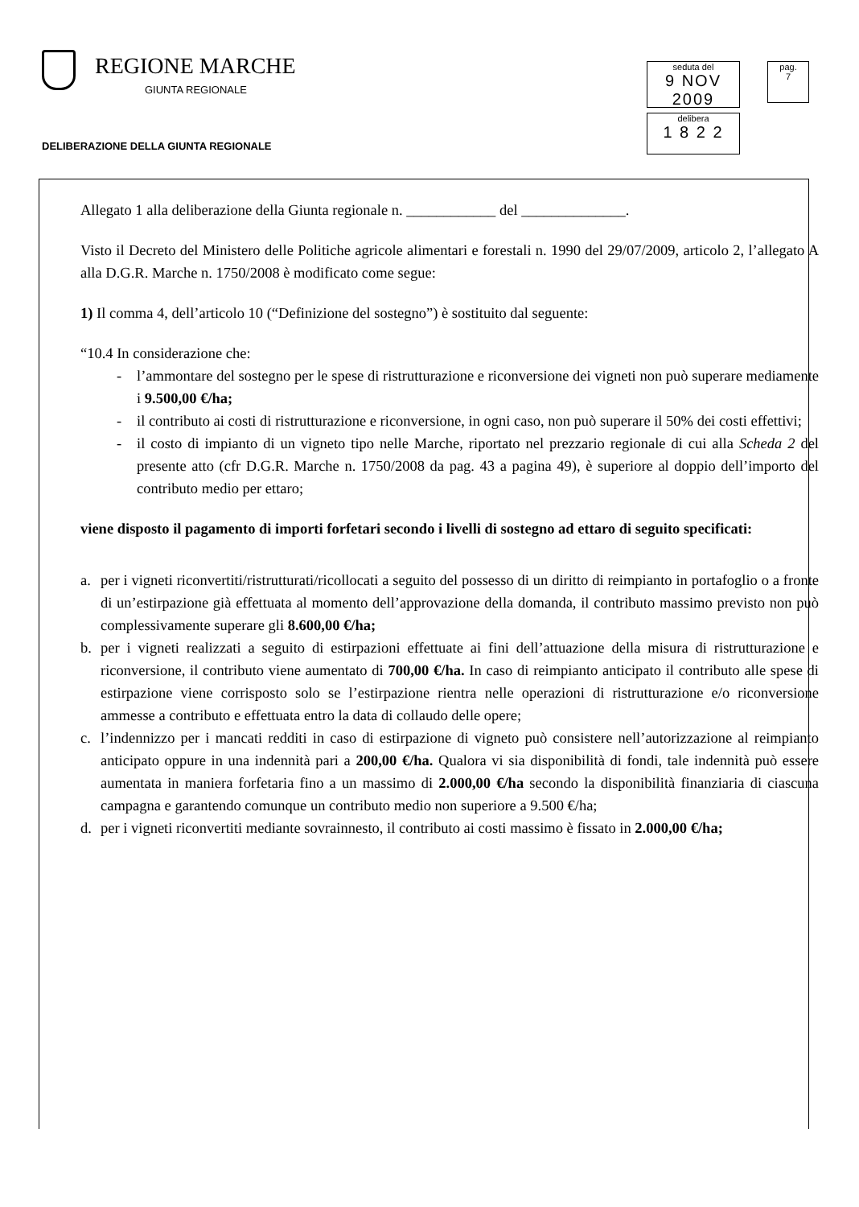REGIONE MARCHE
GIUNTA REGIONALE
DELIBERAZIONE DELLA GIUNTA REGIONALE
seduta del
9 NOV 2009
pag.
7
delibera
1 8 2 2
Allegato 1 alla deliberazione della Giunta regionale n. ____________ del ______________.
Visto il Decreto del Ministero delle Politiche agricole alimentari e forestali n. 1990 del 29/07/2009, articolo 2, l’allegato A alla D.G.R. Marche n. 1750/2008 è modificato come segue:
1) Il comma 4, dell’articolo 10 (“Definizione del sostegno”) è sostituito dal seguente:
“10.4 In considerazione che:
- l’ammontare del sostegno per le spese di ristrutturazione e riconversione dei vigneti non può superare mediamente i 9.500,00 €/ha;
- il contributo ai costi di ristrutturazione e riconversione, in ogni caso, non può superare il 50% dei costi effettivi;
- il costo di impianto di un vigneto tipo nelle Marche, riportato nel prezzario regionale di cui alla Scheda 2 del presente atto (cfr D.G.R. Marche n. 1750/2008 da pag. 43 a pagina 49), è superiore al doppio dell’importo del contributo medio per ettaro;
viene disposto il pagamento di importi forfetari secondo i livelli di sostegno ad ettaro di seguito specificati:
a. per i vigneti riconvertiti/ristrutturati/ricollocati a seguito del possesso di un diritto di reimpianto in portafoglio o a fronte di un’estirpazione già effettuata al momento dell’approvazione della domanda, il contributo massimo previsto non può complessivamente superare gli 8.600,00 €/ha;
b. per i vigneti realizzati a seguito di estirpazioni effettuate ai fini dell’attuazione della misura di ristrutturazione e riconversione, il contributo viene aumentato di 700,00 €/ha. In caso di reimpianto anticipato il contributo alle spese di estirpazione viene corrisposto solo se l’estirpazione rientra nelle operazioni di ristrutturazione e/o riconversione ammesse a contributo e effettuata entro la data di collaudo delle opere;
c. l’indennizzo per i mancati redditi in caso di estirpazione di vigneto può consistere nell’autorizzazione al reimpianto anticipato oppure in una indennità pari a 200,00 €/ha. Qualora vi sia disponibilità di fondi, tale indennità può essere aumentata in maniera forfetaria fino a un massimo di 2.000,00 €/ha secondo la disponibilità finanziaria di ciascuna campagna e garantendo comunque un contributo medio non superiore a 9.500 €/ha;
d. per i vigneti riconvertiti mediante sovrainnesto, il contributo ai costi massimo è fissato in 2.000,00 €/ha;